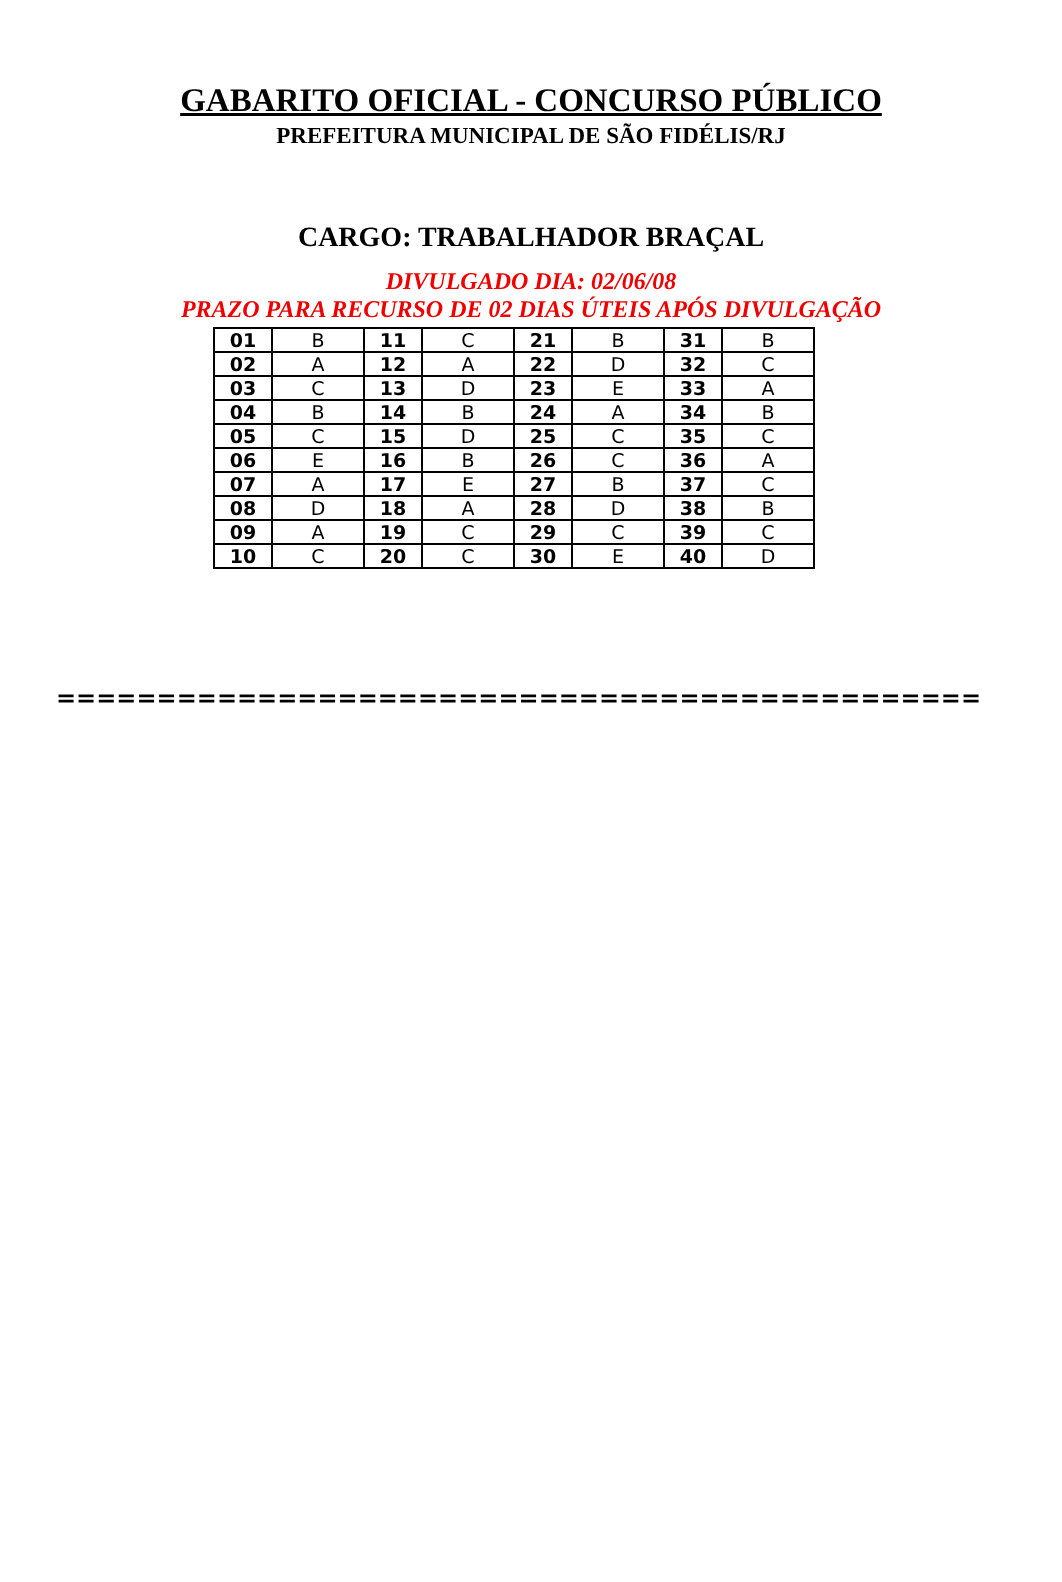GABARITO OFICIAL - CONCURSO PÚBLICO
PREFEITURA MUNICIPAL DE SÃO FIDÉLIS/RJ
CARGO: TRABALHADOR BRAÇAL
DIVULGADO DIA: 02/06/08
PRAZO PARA RECURSO DE 02 DIAS ÚTEIS APÓS DIVULGAÇÃO
| 01 | B | 11 | C | 21 | B | 31 | B |
| 02 | A | 12 | A | 22 | D | 32 | C |
| 03 | C | 13 | D | 23 | E | 33 | A |
| 04 | B | 14 | B | 24 | A | 34 | B |
| 05 | C | 15 | D | 25 | C | 35 | C |
| 06 | E | 16 | B | 26 | C | 36 | A |
| 07 | A | 17 | E | 27 | B | 37 | C |
| 08 | D | 18 | A | 28 | D | 38 | B |
| 09 | A | 19 | C | 29 | C | 39 | C |
| 10 | C | 20 | C | 30 | E | 40 | D |
==============================================